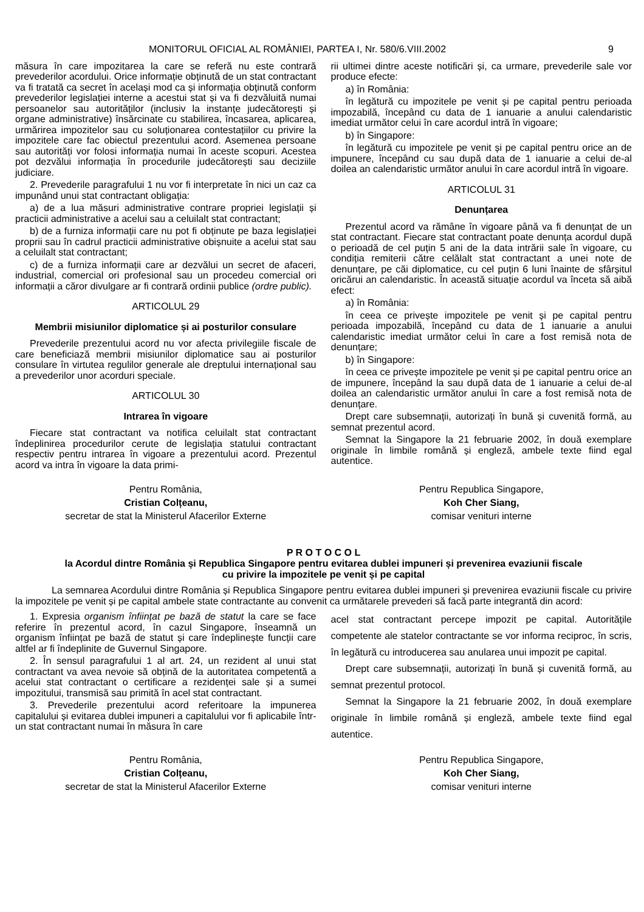MONITORUL OFICIAL AL ROMÂNIEI, PARTEA I, Nr. 580/6.VIII.2002 9
măsura în care impozitarea la care se referă nu este contrară prevederilor acordului. Orice informație obținută de un stat contractant va fi tratată ca secret în același mod ca și informația obținută conform prevederilor legislației interne a acestui stat și va fi dezvăluită numai persoanelor sau autorităților (inclusiv la instanțe judecătorești și organe administrative) însărcinate cu stabilirea, încasarea, aplicarea, urmărirea impozitelor sau cu soluționarea contestațiilor cu privire la impozitele care fac obiectul prezentului acord. Asemenea persoane sau autorități vor folosi informația numai în aceste scopuri. Acestea pot dezvălui informația în procedurile judecătorești sau deciziile judiciare.
2. Prevederile paragrafului 1 nu vor fi interpretate în nici un caz ca impunând unui stat contractant obligația:
a) de a lua măsuri administrative contrare propriei legislații și practicii administrative a acelui sau a celuilalt stat contractant;
b) de a furniza informații care nu pot fi obținute pe baza legislației proprii sau în cadrul practicii administrative obișnuite a acelui stat sau a celuilalt stat contractant;
c) de a furniza informații care ar dezvălui un secret de afaceri, industrial, comercial ori profesional sau un procedeu comercial ori informații a căror divulgare ar fi contrară ordinii publice (ordre public).
ARTICOLUL 29
Membrii misiunilor diplomatice și ai posturilor consulare
Prevederile prezentului acord nu vor afecta privilegiile fiscale de care beneficiază membrii misiunilor diplomatice sau ai posturilor consulare în virtutea regulilor generale ale dreptului internațional sau a prevederilor unor acorduri speciale.
ARTICOLUL 30
Intrarea în vigoare
Fiecare stat contractant va notifica celuilalt stat contractant îndeplinirea procedurilor cerute de legislația statului contractant respectiv pentru intrarea în vigoare a prezentului acord. Prezentul acord va intra în vigoare la data primi-
rii ultimei dintre aceste notificări și, ca urmare, prevederile sale vor produce efecte:
a) în România:
în legătură cu impozitele pe venit și pe capital pentru perioada impozabilă, începând cu data de 1 ianuarie a anului calendaristic imediat următor celui în care acordul intră în vigoare;
b) în Singapore:
în legătură cu impozitele pe venit și pe capital pentru orice an de impunere, începând cu sau după data de 1 ianuarie a celui de-al doilea an calendaristic următor anului în care acordul intră în vigoare.
ARTICOLUL 31
Denunțarea
Prezentul acord va rămâne în vigoare până va fi denunțat de un stat contractant. Fiecare stat contractant poate denunța acordul după o perioadă de cel puțin 5 ani de la data intrării sale în vigoare, cu condiția remiterii către celălalt stat contractant a unei note de denunțare, pe căi diplomatice, cu cel puțin 6 luni înainte de sfârșitul oricărui an calendaristic. În această situație acordul va înceta să aibă efect:
a) în România:
în ceea ce privește impozitele pe venit și pe capital pentru perioada impozabilă, începând cu data de 1 ianuarie a anului calendaristic imediat următor celui în care a fost remisă nota de denunțare;
b) în Singapore:
în ceea ce privește impozitele pe venit și pe capital pentru orice an de impunere, începând la sau după data de 1 ianuarie a celui de-al doilea an calendaristic următor anului în care a fost remisă nota de denunțare.
Drept care subsemnații, autorizați în bună și cuvenită formă, au semnat prezentul acord.
Semnat la Singapore la 21 februarie 2002, în două exemplare originale în limbile română și engleză, ambele texte fiind egal autentice.
Pentru România,
Cristian Colțeanu,
secretar de stat la Ministerul Afacerilor Externe
Pentru Republica Singapore,
Koh Cher Siang,
comisar venituri interne
P R O T O C O L
la Acordul dintre România și Republica Singapore pentru evitarea dublei impuneri și prevenirea evaziunii fiscale
cu privire la impozitele pe venit și pe capital
La semnarea Acordului dintre România și Republica Singapore pentru evitarea dublei impuneri și prevenirea evaziunii fiscale cu privire la impozitele pe venit și pe capital ambele state contractante au convenit ca următarele prevederi să facă parte integrantă din acord:
1. Expresia organism înființat pe bază de statut la care se face referire în prezentul acord, în cazul Singapore, înseamnă un organism înființat pe bază de statut și care îndeplinește funcții care altfel ar fi îndeplinite de Guvernul Singapore.
2. În sensul paragrafului 1 al art. 24, un rezident al unui stat contractant va avea nevoie să obțină de la autoritatea competentă a acelui stat contractant o certificare a rezidenței sale și a sumei impozitului, transmisă sau primită în acel stat contractant.
3. Prevederile prezentului acord referitoare la impunerea capitalului și evitarea dublei impuneri a capitalului vor fi aplicabile într-un stat contractant numai în măsura în care
acel stat contractant percepe impozit pe capital. Autoritățile competente ale statelor contractante se vor informa reciproc, în scris, în legătură cu introducerea sau anularea unui impozit pe capital.
Drept care subsemnații, autorizați în bună și cuvenită formă, au semnat prezentul protocol.
Semnat la Singapore la 21 februarie 2002, în două exemplare originale în limbile română și engleză, ambele texte fiind egal autentice.
Pentru România,
Cristian Colțeanu,
secretar de stat la Ministerul Afacerilor Externe
Pentru Republica Singapore,
Koh Cher Siang,
comisar venituri interne